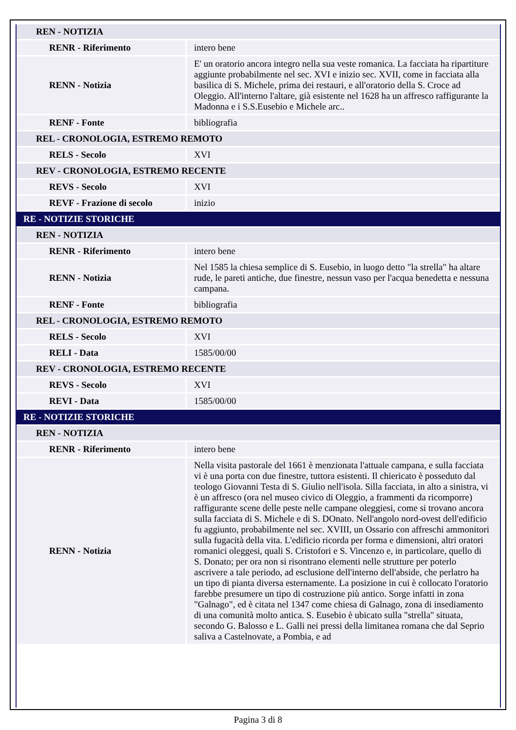| REN - NOTIZIA | |
| RENR - Riferimento | intero bene |
| RENN - Notizia | E' un oratorio ancora integro nella sua veste romanica. La facciata ha ripartiture aggiunte probabilmente nel sec. XVI e inizio sec. XVII, come in facciata alla basilica di S. Michele, prima dei restauri, e all'oratorio della S. Croce ad Oleggio. All'interno l'altare, già esistente nel 1628 ha un affresco raffigurante la Madonna e i S.S.Eusebio e Michele arc.. |
| RENF - Fonte | bibliografia |
| REL - CRONOLOGIA, ESTREMO REMOTO | |
| RELS - Secolo | XVI |
| REV - CRONOLOGIA, ESTREMO RECENTE | |
| REVS - Secolo | XVI |
| REVF - Frazione di secolo | inizio |
| RE - NOTIZIE STORICHE | |
| REN - NOTIZIA | |
| RENR - Riferimento | intero bene |
| RENN - Notizia | Nel 1585 la chiesa semplice di S. Eusebio, in luogo detto "la strella" ha altare rude, le pareti antiche, due finestre, nessun vaso per l'acqua benedetta e nessuna campana. |
| RENF - Fonte | bibliografia |
| REL - CRONOLOGIA, ESTREMO REMOTO | |
| RELS - Secolo | XVI |
| RELI - Data | 1585/00/00 |
| REV - CRONOLOGIA, ESTREMO RECENTE | |
| REVS - Secolo | XVI |
| REVI - Data | 1585/00/00 |
| RE - NOTIZIE STORICHE | |
| REN - NOTIZIA | |
| RENR - Riferimento | intero bene |
| RENN - Notizia | Nella visita pastorale del 1661 è menzionata l'attuale campana, e sulla facciata vi è una porta con due finestre, tuttora esistenti. Il chiericato è posseduto dal teologo Giovanni Testa di S. Giulio nell'isola. Silla facciata, in alto a sinistra, vi è un affresco (ora nel museo civico di Oleggio, a frammenti da ricomporre) raffigurante scene delle peste nelle campane oleggiesi, come si trovano ancora sulla facciata di S. Michele e di S. DOnato. Nell'angolo nord-ovest dell'edificio fu aggiunto, probabilmente nel sec. XVIII, un Ossario con affreschi ammonitori sulla fugacità della vita. L'edificio ricorda per forma e dimensioni, altri oratori romanici oleggesi, quali S. Cristofori e S. Vincenzo e, in particolare, quello di S. Donato; per ora non si risontrano elementi nelle strutture per poterlo ascrivere a tale periodo, ad esclusione dell'interno dell'abside, che perlatro ha un tipo di pianta diversa esternamente. La posizione in cui è collocato l'oratorio farebbe presumere un tipo di costruzione più antico. Sorge infatti in zona "Galnago", ed è citata nel 1347 come chiesa di Galnago, zona di insediamento di una comunità molto antica. S. Eusebio è ubicato sulla "strella" situata, secondo G. Balosso e L. Galli nei pressi della limitanea romana che dal Seprio saliva a Castelnovate, a Pombia, e ad |
Pagina 3 di 8